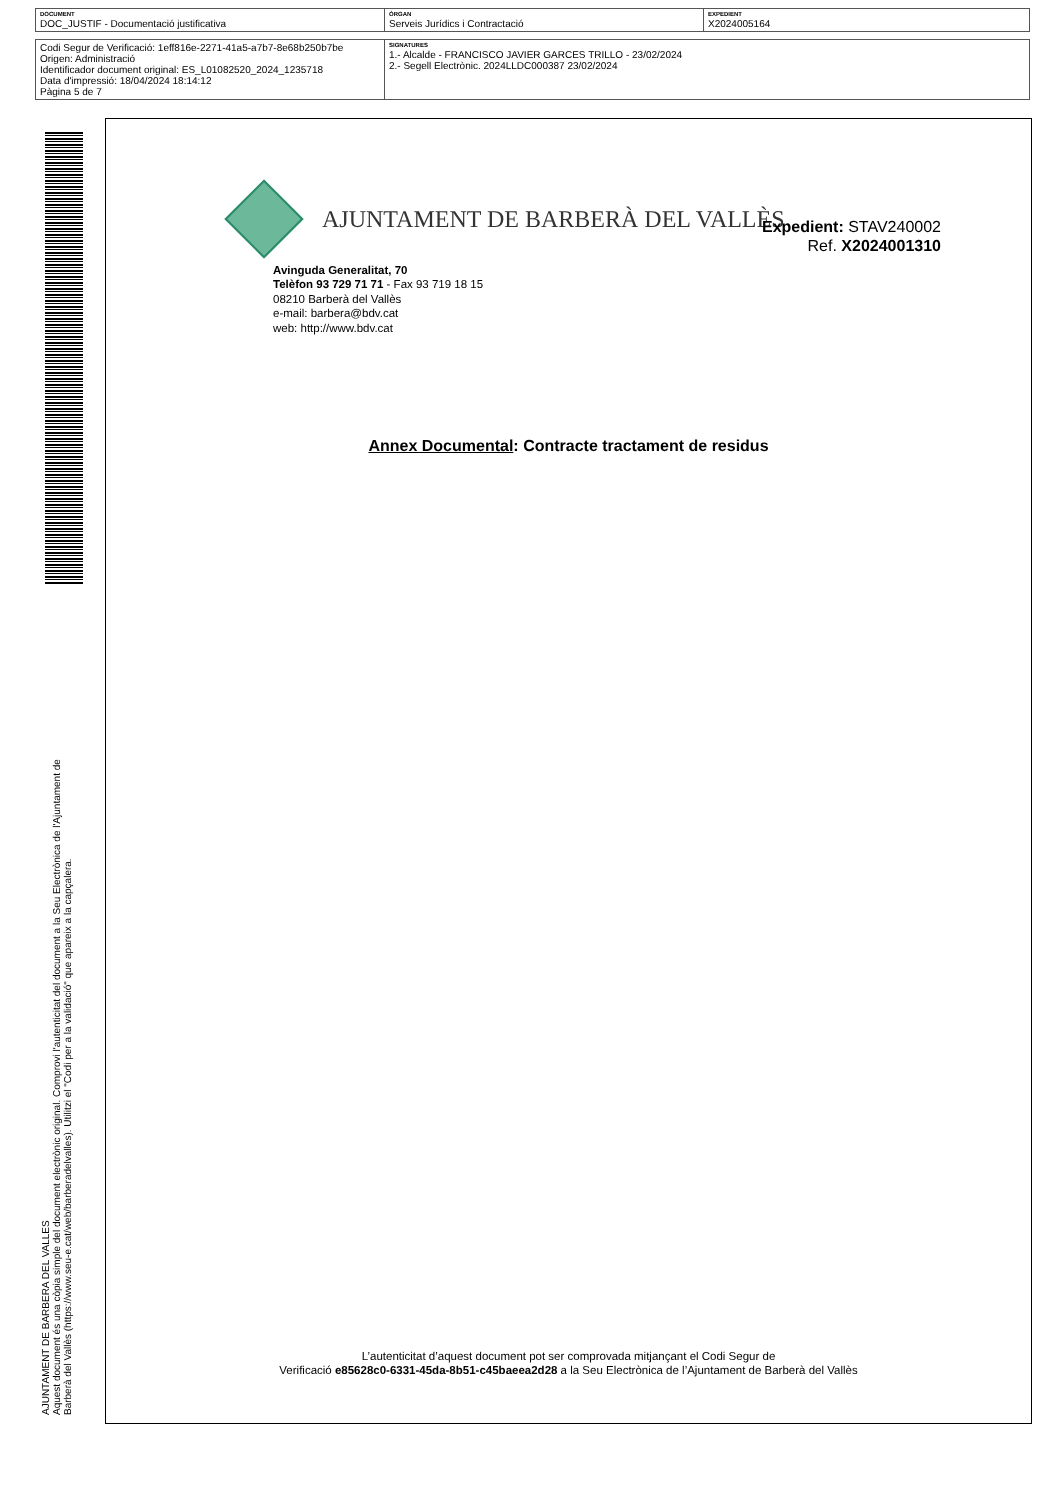| DOCUMENT DOC_JUSTIF - Documentació justificativa | ÒRGAN Serveis Jurídics i Contractació | EXPEDIENT X2024005164 |
| Codi Segur de Verificació: 1eff816e-2271-41a5-a7b7-8e68b250b7be Origen: Administració Identificador document original: ES_L01082520_2024_1235718 Data d'impressió: 18/04/2024 18:14:12 Pàgina 5 de 7 | SIGNATURES 1.- Alcalde - FRANCISCO JAVIER GARCES TRILLO - 23/02/2024 2.- Segell Electrònic. 2024LLDC000387 23/02/2024 |
AJUNTAMENT DE BARBERA DEL VALLES
Aquest document és una còpia simple del document electrònic original. Comprovi l'autenticitat del document a la Seu Electrònica de l'Ajuntament de Barberà del Vallès (https://www.seu-e.cat/web/barberadelvalles). Utilitzi el "Codi per a la validació" que apareix a la capçalera.
AJUNTAMENT DE BARBERÀ DEL VALLÈS
Expedient: STAV240002
Ref. X2024001310
Avinguda Generalitat, 70
Telèfon 93 729 71 71 - Fax 93 719 18 15
08210 Barberà del Vallès
e-mail: barbera@bdv.cat
web: http://www.bdv.cat
Annex Documental: Contracte tractament de residus
L’autenticitat d’aquest document pot ser comprovada mitjançant el Codi Segur de
Verificació e85628c0-6331-45da-8b51-c45baeea2d28 a la Seu Electrònica de l’Ajuntament de Barberà del Vallès